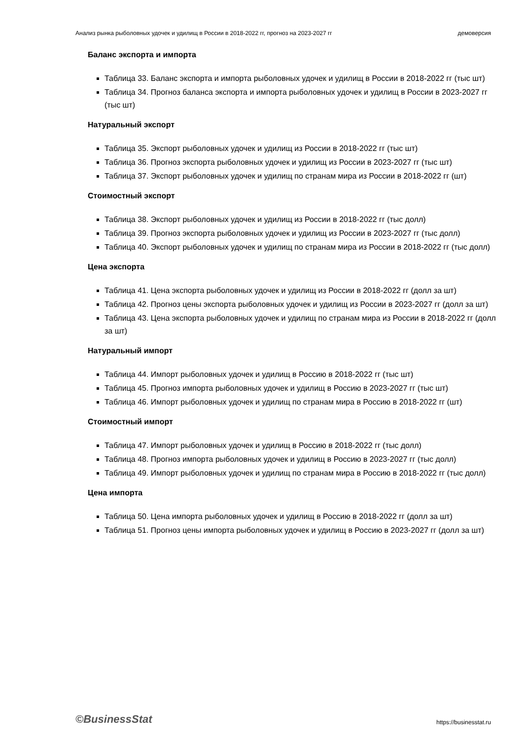Анализ рынка рыболовных удочек и удилищ в России в 2018-2022 гг, прогноз на 2023-2027 гг демоверсия
Баланс экспорта и импорта
Таблица 33. Баланс экспорта и импорта рыболовных удочек и удилищ в России в 2018-2022 гг (тыс шт)
Таблица 34. Прогноз баланса экспорта и импорта рыболовных удочек и удилищ в России в 2023-2027 гг (тыс шт)
Натуральный экспорт
Таблица 35. Экспорт рыболовных удочек и удилищ из России в 2018-2022 гг (тыс шт)
Таблица 36. Прогноз экспорта рыболовных удочек и удилищ из России в 2023-2027 гг (тыс шт)
Таблица 37. Экспорт рыболовных удочек и удилищ по странам мира из России в 2018-2022 гг (шт)
Стоимостный экспорт
Таблица 38. Экспорт рыболовных удочек и удилищ из России в 2018-2022 гг (тыс долл)
Таблица 39. Прогноз экспорта рыболовных удочек и удилищ из России в 2023-2027 гг (тыс долл)
Таблица 40. Экспорт рыболовных удочек и удилищ по странам мира из России в 2018-2022 гг (тыс долл)
Цена экспорта
Таблица 41. Цена экспорта рыболовных удочек и удилищ из России в 2018-2022 гг (долл за шт)
Таблица 42. Прогноз цены экспорта рыболовных удочек и удилищ из России в 2023-2027 гг (долл за шт)
Таблица 43. Цена экспорта рыболовных удочек и удилищ по странам мира из России в 2018-2022 гг (долл за шт)
Натуральный импорт
Таблица 44. Импорт рыболовных удочек и удилищ в Россию в 2018-2022 гг (тыс шт)
Таблица 45. Прогноз импорта рыболовных удочек и удилищ в Россию в 2023-2027 гг (тыс шт)
Таблица 46. Импорт рыболовных удочек и удилищ по странам мира в Россию в 2018-2022 гг (шт)
Стоимостный импорт
Таблица 47. Импорт рыболовных удочек и удилищ в Россию в 2018-2022 гг (тыс долл)
Таблица 48. Прогноз импорта рыболовных удочек и удилищ в Россию в 2023-2027 гг (тыс долл)
Таблица 49. Импорт рыболовных удочек и удилищ по странам мира в Россию в 2018-2022 гг (тыс долл)
Цена импорта
Таблица 50. Цена импорта рыболовных удочек и удилищ в Россию в 2018-2022 гг (долл за шт)
Таблица 51. Прогноз цены импорта рыболовных удочек и удилищ в Россию в 2023-2027 гг (долл за шт)
©BusinessStat https://businesstat.ru